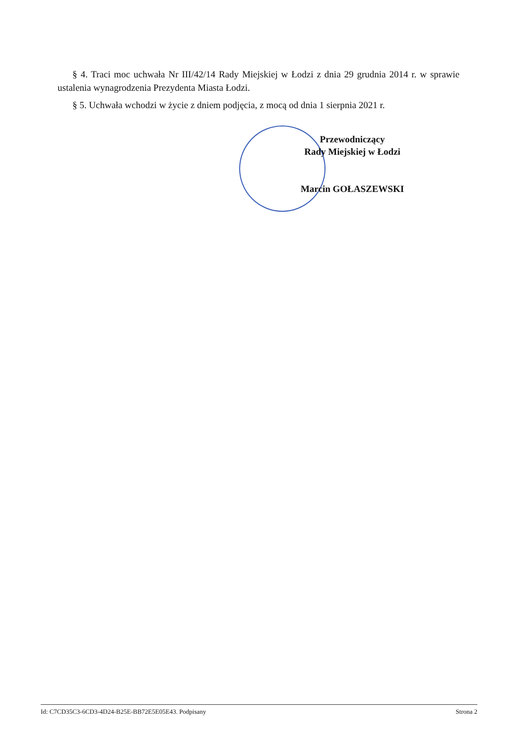§ 4. Traci moc uchwała Nr III/42/14 Rady Miejskiej w Łodzi z dnia 29 grudnia 2014 r. w sprawie ustalenia wynagrodzenia Prezydenta Miasta Łodzi.
§ 5. Uchwała wchodzi w życie z dniem podjęcia, z mocą od dnia 1 sierpnia 2021 r.
Przewodniczący
Rady Miejskiej w Łodzi
Marcin GOŁASZEWSKI
Id: C7CD35C3-6CD3-4D24-B25E-BB72E5E05E43. Podpisany Strona 2